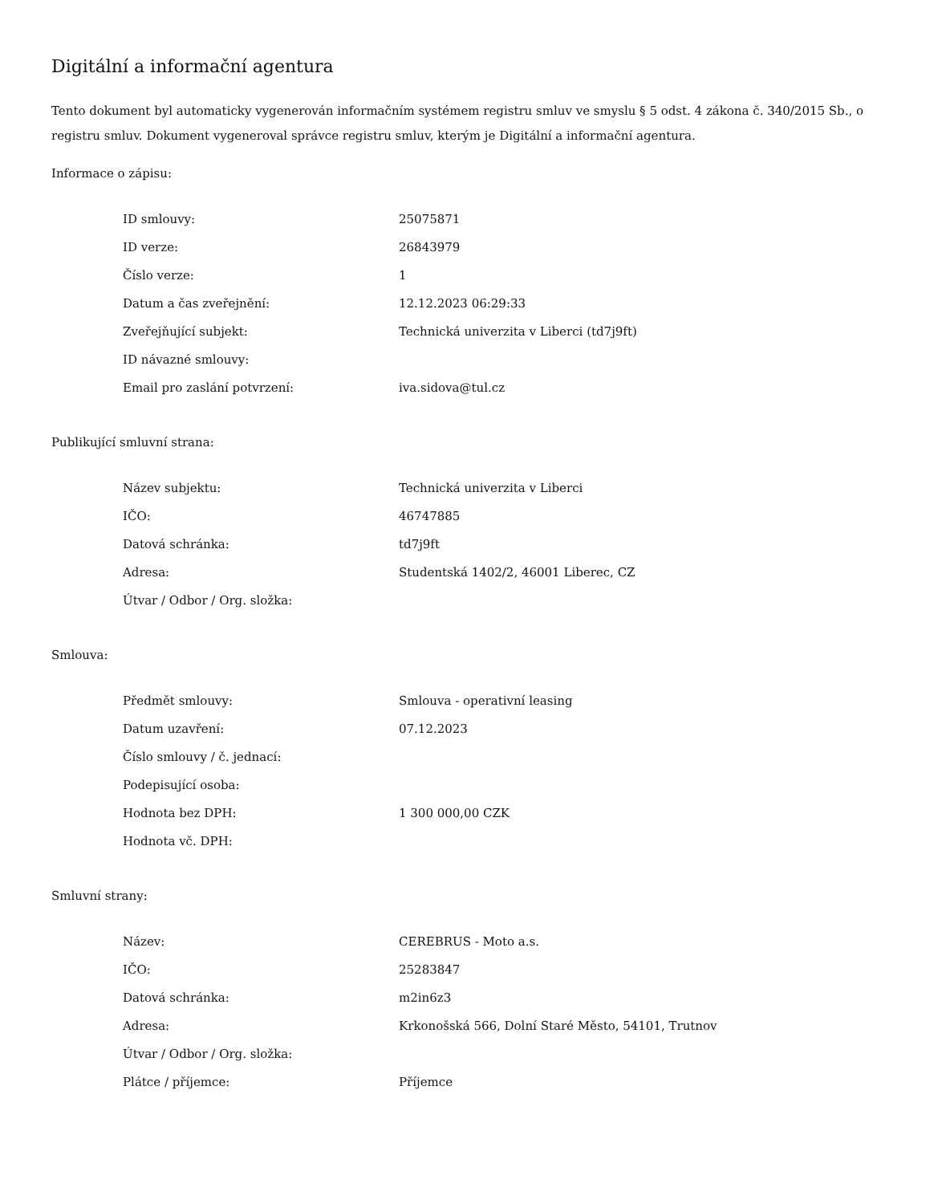Digitální a informační agentura
Tento dokument byl automaticky vygenerován informačním systémem registru smluv ve smyslu § 5 odst. 4 zákona č. 340/2015 Sb., o registru smluv. Dokument vygeneroval správce registru smluv, kterým je Digitální a informační agentura.
Informace o zápisu:
| ID smlouvy: | 25075871 |
| ID verze: | 26843979 |
| Číslo verze: | 1 |
| Datum a čas zveřejnění: | 12.12.2023 06:29:33 |
| Zveřejňující subjekt: | Technická univerzita v Liberci (td7j9ft) |
| ID návazné smlouvy: | |
| Email pro zaslání potvrzení: | iva.sidova@tul.cz |
Publikující smluvní strana:
| Název subjektu: | Technická univerzita v Liberci |
| IČO: | 46747885 |
| Datová schránka: | td7j9ft |
| Adresa: | Studentská 1402/2, 46001 Liberec, CZ |
| Útvar / Odbor / Org. složka: | |
Smlouva:
| Předmět smlouvy: | Smlouva - operativní leasing |
| Datum uzavření: | 07.12.2023 |
| Číslo smlouvy / č. jednací: | |
| Podepisující osoba: | |
| Hodnota bez DPH: | 1 300 000,00 CZK |
| Hodnota vč. DPH: | |
Smluvní strany:
| Název: | CEREBRUS - Moto a.s. |
| IČO: | 25283847 |
| Datová schránka: | m2in6z3 |
| Adresa: | Krkonošská 566, Dolní Staré Město, 54101, Trutnov |
| Útvar / Odbor / Org. složka: | |
| Plátce / příjemce: | Příjemce |